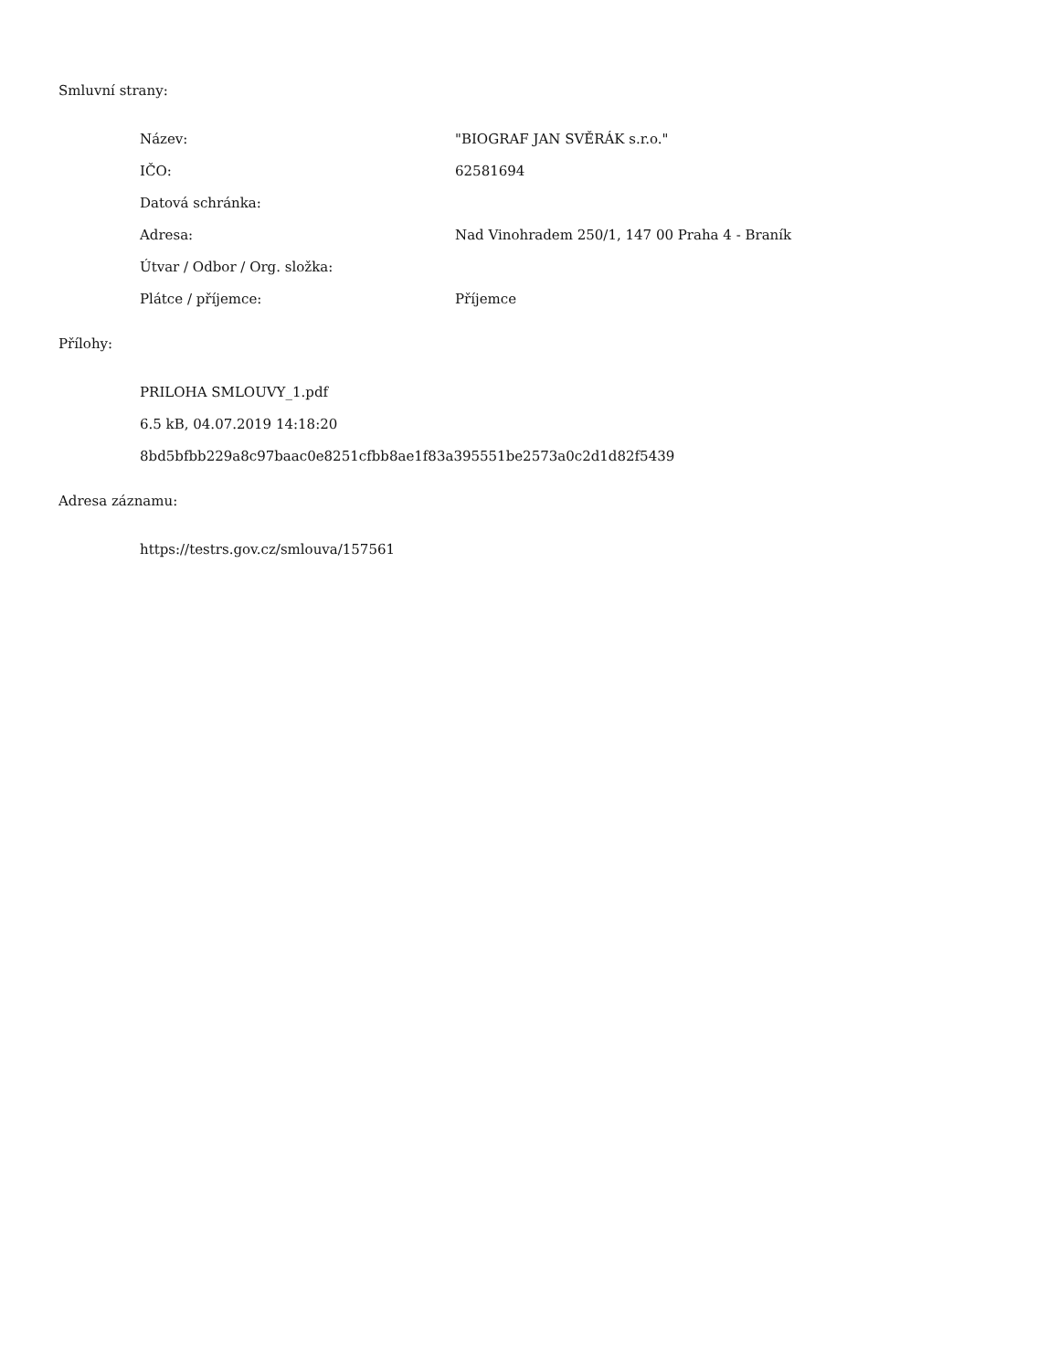Smluvní strany:
| Název: | "BIOGRAF JAN SVĚRÁK s.r.o." |
| IČO: | 62581694 |
| Datová schránka: | |
| Adresa: | Nad Vinohradem 250/1, 147 00 Praha 4 - Braník |
| Útvar / Odbor / Org. složka: | |
| Plátce / příjemce: | Příjemce |
Přílohy:
PRILOHA SMLOUVY_1.pdf
6.5 kB, 04.07.2019 14:18:20
8bd5bfbb229a8c97baac0e8251cfbb8ae1f83a395551be2573a0c2d1d82f5439
Adresa záznamu:
https://testrs.gov.cz/smlouva/157561